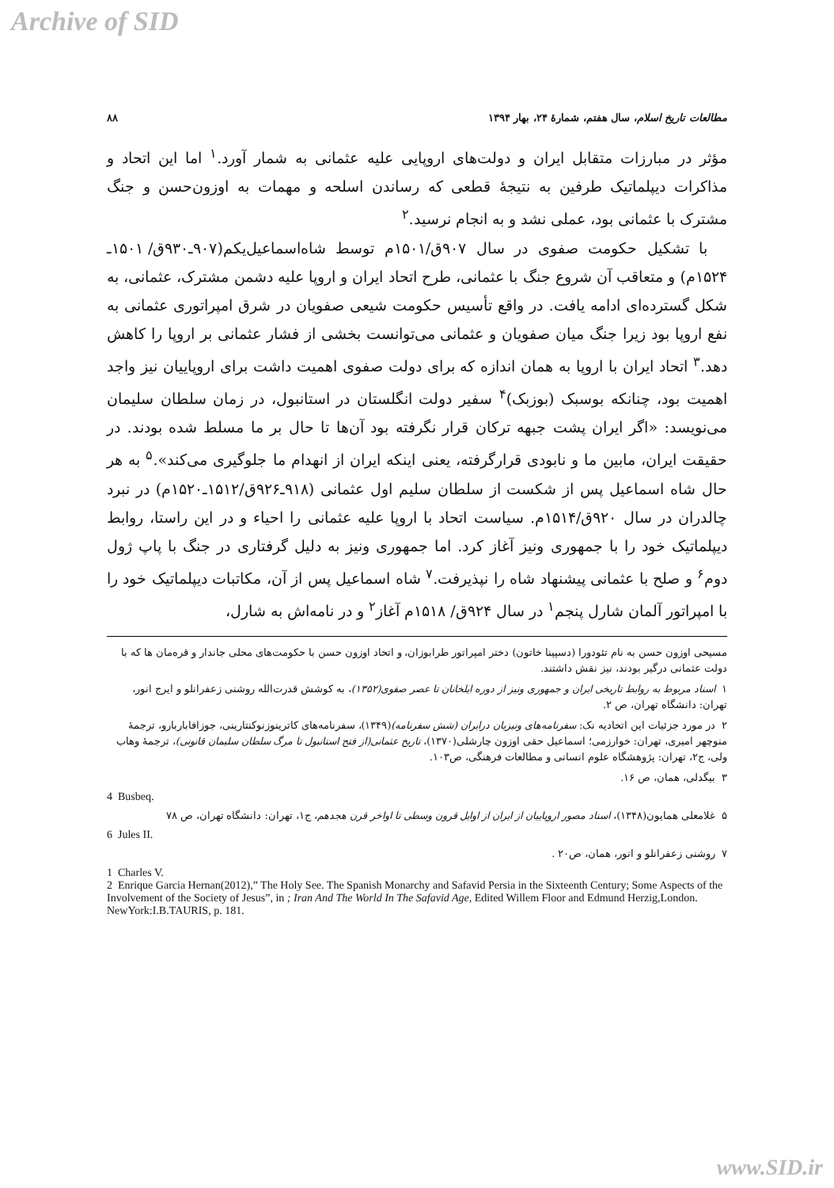Archive of SID
مطالعات تاریخ اسلام، سال هفتم، شمارهٔ ۲۴، بهار ۱۳۹۴ ۸۸
مؤثر در مبارزات متقابل ایران و دولت‌های اروپایی علیه عثمانی به شمار آورد.<sup>۱</sup> اما این اتحاد و مذاکرات دیپلماتیک طرفین به نتیجهٔ قطعی که رساندن اسلحه و مهمات به اوزون‌حسن و جنگ مشترک با عثمانی بود، عملی نشد و به انجام نرسید.<sup>۲</sup>
با تشکیل حکومت صفوی در سال ۹۰۷ق/۱۵۰۱م توسط شاه‌اسماعیل‌یکم(۹۰۷ـ۹۳۰ق/ ۱۵۰۱ـ ۱۵۲۴م) و متعاقب آن شروع جنگ با عثمانی، طرح اتحاد ایران و اروپا علیه دشمن مشترک، عثمانی، به شکل گسترده‌ای ادامه یافت. در واقع تأسیس حکومت شیعی صفویان در شرق امپراتوری عثمانی به نفع اروپا بود زیرا جنگ میان صفویان و عثمانی می‌توانست بخشی از فشار عثمانی بر اروپا را کاهش دهد.<sup>۳</sup> اتحاد ایران با اروپا به همان اندازه که برای دولت صفوی اهمیت داشت برای اروپاییان نیز واجد اهمیت بود، چنانکه بوسبک (بوزبک)<sup>۴</sup> سفیر دولت انگلستان در استانبول، در زمان سلطان سلیمان می‌نویسد: «اگر ایران پشت جبهه ترکان قرار نگرفته بود آن‌ها تا حال بر ما مسلط شده بودند. در حقیقت ایران، مابین ما و نابودی قرارگرفته، یعنی اینکه ایران از انهدام ما جلوگیری می‌کند».<sup>۵</sup> به هر حال شاه اسماعیل پس از شکست از سلطان سلیم اول عثمانی (۹۱۸ـ۹۲۶ق/۱۵۱۲ـ۱۵۲۰م) در نبرد چالدران در سال ۹۲۰ق/۱۵۱۴م. سیاست اتحاد با اروپا علیه عثمانی را احیاء و در این راستا، روابط دیپلماتیک خود را با جمهوری ونیز آغاز کرد. اما جمهوری ونیز به دلیل گرفتاری در جنگ با پاپ ژول دوم<sup>۶</sup> و صلح با عثمانی پیشنهاد شاه را نپذیرفت.<sup>۷</sup> شاه اسماعیل پس از آن، مکاتبات دیپلماتیک خود را با امپراتور آلمان شارل پنجم<sup>۱</sup> در سال ۹۲۴ق/ ۱۵۱۸م آغاز<sup>۲</sup> و در نامه‌اش به شارل،
مسیحی اوزون حسن به نام تئودورا (دسپینا خاتون) دختر امپراتور طرابوزان، و اتحاد اوزون حسن با حکومت‌های محلی جاندار و قرەمان ها که با دولت عثمانی درگیر بودند، نیز نقش داشتند.
۱ اسناد مربوط به روابط تاریخی ایران و جمهوری ونیز از دوره ایلخانان تا عصر صفوی(۱۳۵۲)، به کوشش قدرت‌الله روشنی زعفرانلو و ایرج انور، تهران: دانشگاه تهران، ص ۲.
۲ در مورد جزئیات این اتحادیه نک: سفرنامه‌های ونیزیان درایران (شش سفرنامه)(۱۳۴۹)، سفرنامه‌های کاترینوزنوکنتارینی، جوزافاباربارو، ترجمهٔ منوچهر امیری، تهران: خوارزمی؛ اسماعیل حقی اوزون چارشلی(۱۳۷۰)، تاریخ عثمانی(از فتح استانبول تا مرگ سلطان سلیمان قانونی)، ترجمهٔ وهاب ولی، ج۲، تهران: پژوهشگاه علوم انسانی و مطالعات فرهنگی، ص۱۰۳.
۳ بیگدلی، همان، ص ۱۶.
4 Busbeq.
۵ غلامعلی همایون(۱۳۴۸)، اسناد مصور اروپاییان از ایران از اوایل قرون وسطی تا اواخر قرن هجدهم، ج۱، تهران: دانشگاه تهران، ص ۷۸
6 Jules II.
۷ روشنی زعفرانلو و انور، همان، ص۲۰ .
1 Charles V.
2 Enrique Garcia Hernan(2012),” The Holy See. The Spanish Monarchy and Safavid Persia in the Sixteenth Century; Some Aspects of the Involvement of the Society of Jesus”, in ; Iran And The World In The Safavid Age, Edited Willem Floor and Edmund Herzig,London. NewYork:I.B.TAURIS, p. 181.
www.SID.ir